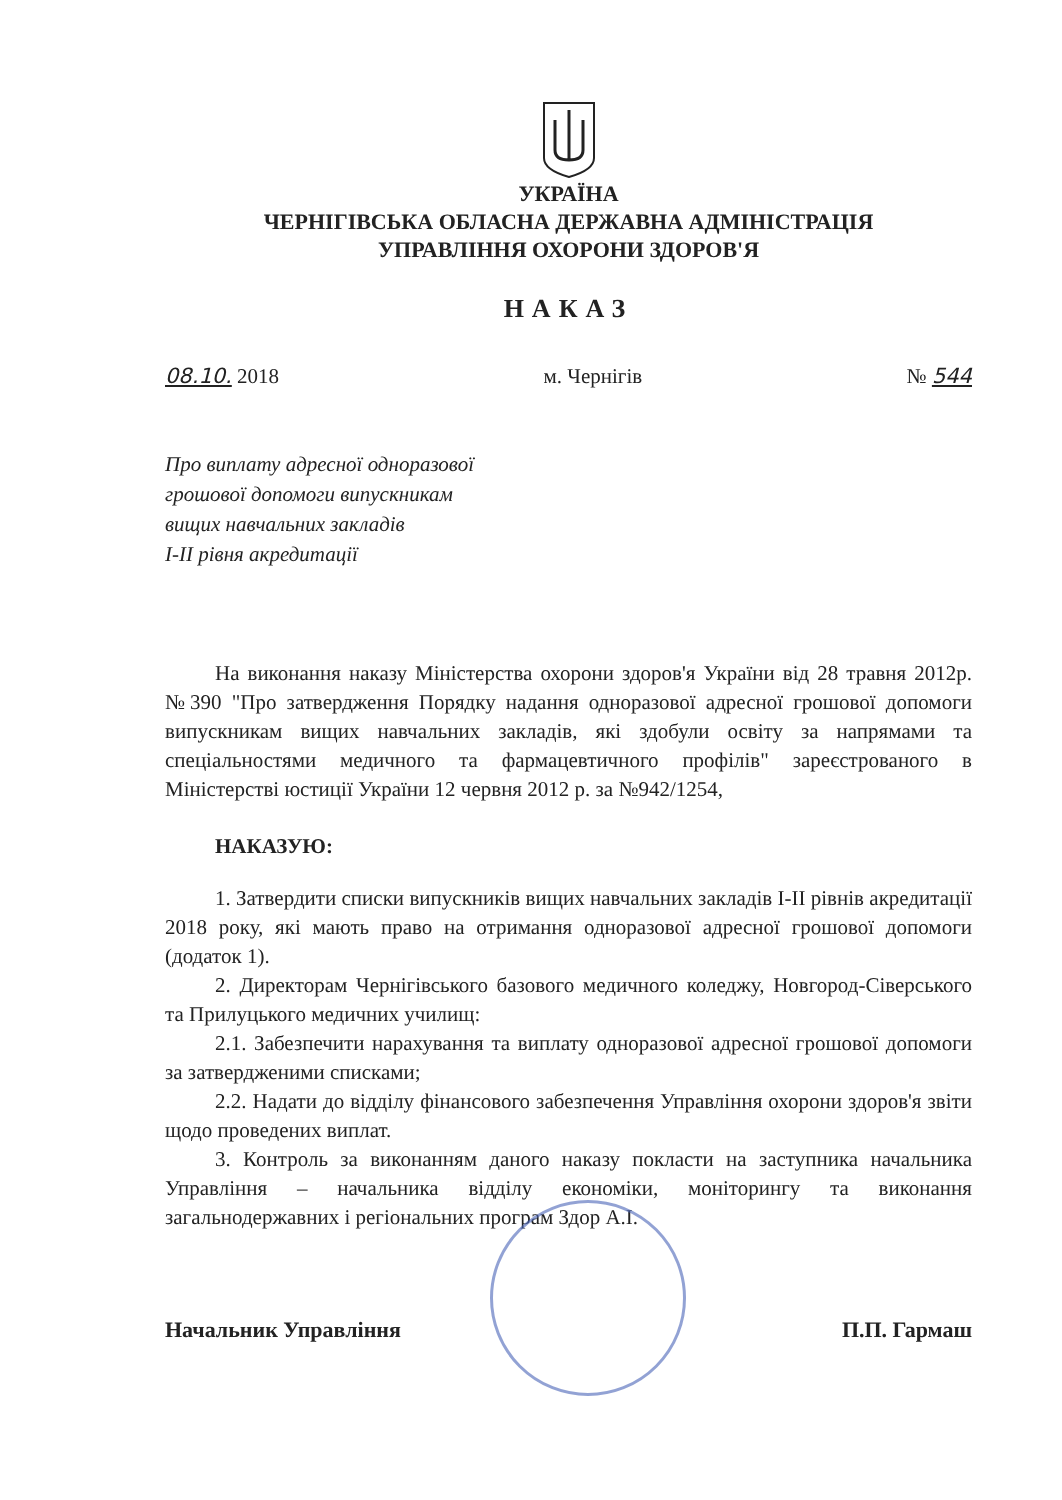УКРАЇНА
ЧЕРНІГІВСЬКА ОБЛАСНА ДЕРЖАВНА АДМІНІСТРАЦІЯ
УПРАВЛІННЯ ОХОРОНИ ЗДОРОВ'Я
НАКАЗ
08.10. 2018 м. Чернігів № 544
Про виплату адресної одноразової
грошової допомоги випускникам
вищих навчальних закладів
І-ІІ рівня акредитації
На виконання наказу Міністерства охорони здоров'я України від 28 травня 2012р. №390 "Про затвердження Порядку надання одноразової адресної грошової допомоги випускникам вищих навчальних закладів, які здобули освіту за напрямами та спеціальностями медичного та фармацевтичного профілів" зареєстрованого в Міністерстві юстиції України 12 червня 2012 р. за №942/1254,
НАКАЗУЮ:
1. Затвердити списки випускників вищих навчальних закладів І-ІІ рівнів акредитації 2018 року, які мають право на отримання одноразової адресної грошової допомоги (додаток 1).
2. Директорам Чернігівського базового медичного коледжу, Новгород-Сіверського та Прилуцького медичних училищ:
2.1. Забезпечити нарахування та виплату одноразової адресної грошової допомоги за затвердженими списками;
2.2. Надати до відділу фінансового забезпечення Управління охорони здоров'я звіти щодо проведених виплат.
3. Контроль за виконанням даного наказу покласти на заступника начальника Управління – начальника відділу економіки, моніторингу та виконання загальнодержавних і регіональних програм Здор А.І.
Начальник Управління П.П. Гармаш